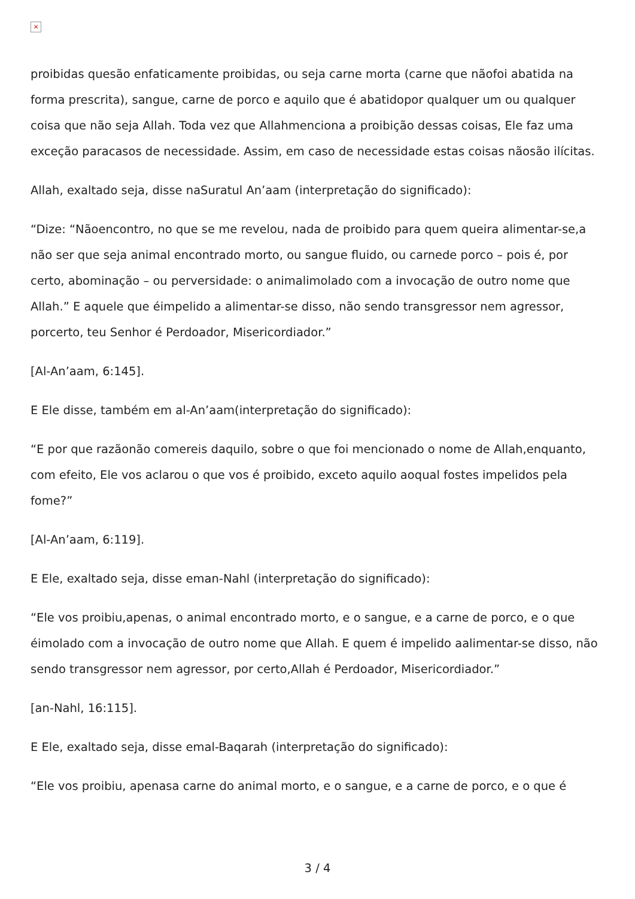×
proibidas quesão enfaticamente proibidas, ou seja carne morta (carne que nãofoi abatida na forma prescrita), sangue, carne de porco e aquilo que é abatidopor qualquer um ou qualquer coisa que não seja Allah. Toda vez que Allahmenciona a proibição dessas coisas, Ele faz uma exceção paracasos de necessidade. Assim, em caso de necessidade estas coisas nãosão ilícitas.
Allah, exaltado seja, disse naSuratul An’aam (interpretação do significado):
“Dize: “Nãoencontro, no que se me revelou, nada de proibido para quem queira alimentar-se,a não ser que seja animal encontrado morto, ou sangue fluido, ou carnede porco – pois é, por certo, abominação – ou perversidade: o animalimolado com a invocação de outro nome que Allah.” E aquele que éimpelido a alimentar-se disso, não sendo transgressor nem agressor, porcerto, teu Senhor é Perdoador, Misericordiador.”
[Al-An’aam, 6:145].
E Ele disse, também em al-An’aam(interpretação do significado):
“E por que razãonão comereis daquilo, sobre o que foi mencionado o nome de Allah,enquanto, com efeito, Ele vos aclarou o que vos é proibido, exceto aquilo aoqual fostes impelidos pela fome?”
[Al-An’aam, 6:119].
E Ele, exaltado seja, disse eman-Nahl (interpretação do significado):
“Ele vos proibiu,apenas, o animal encontrado morto, e o sangue, e a carne de porco, e o que éimolado com a invocação de outro nome que Allah. E quem é impelido aalimentar-se disso, não sendo transgressor nem agressor, por certo,Allah é Perdoador, Misericordiador.”
[an-Nahl, 16:115].
E Ele, exaltado seja, disse emal-Baqarah (interpretação do significado):
“Ele vos proibiu, apenasa carne do animal morto, e o sangue, e a carne de porco, e o que é
3 / 4